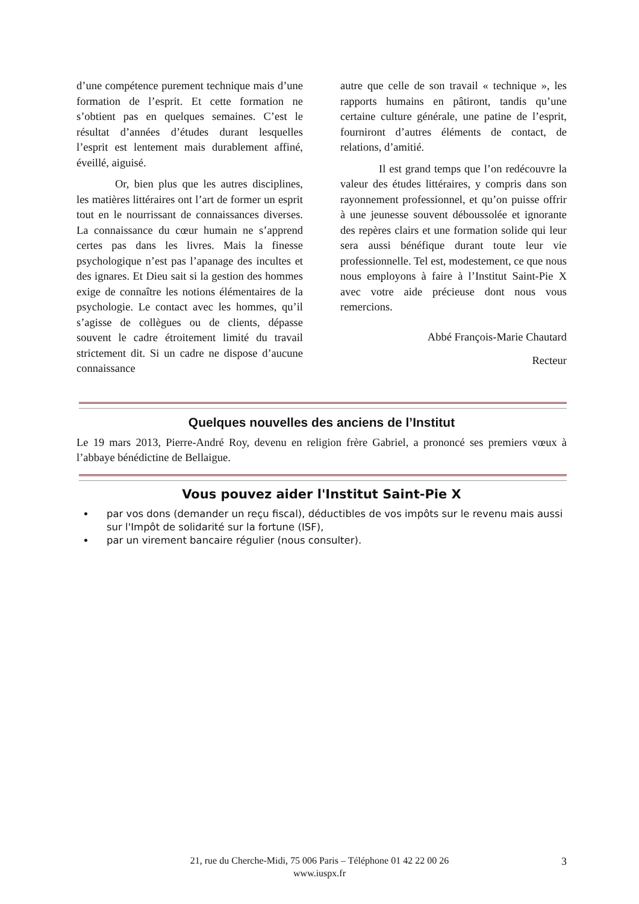d’une compétence purement technique mais d’une formation de l’esprit. Et cette formation ne s’obtient pas en quelques semaines. C’est le résultat d’années d’études durant lesquelles l’esprit est lentement mais durablement affiné, éveillé, aiguisé.
Or, bien plus que les autres disciplines, les matières littéraires ont l’art de former un esprit tout en le nourrissant de connaissances diverses. La connaissance du cœur humain ne s’apprend certes pas dans les livres. Mais la finesse psychologique n’est pas l’apanage des incultes et des ignares. Et Dieu sait si la gestion des hommes exige de connaître les notions élémentaires de la psychologie. Le contact avec les hommes, qu’il s’agisse de collègues ou de clients, dépasse souvent le cadre étroitement limité du travail strictement dit. Si un cadre ne dispose d’aucune connaissance
autre que celle de son travail « technique », les rapports humains en pâtiront, tandis qu’une certaine culture générale, une patine de l’esprit, fourniront d’autres éléments de contact, de relations, d’amitié.
Il est grand temps que l’on redécouvre la valeur des études littéraires, y compris dans son rayonnement professionnel, et qu’on puisse offrir à une jeunesse souvent déboussolée et ignorante des repères clairs et une formation solide qui leur sera aussi bénéfique durant toute leur vie professionnelle. Tel est, modestement, ce que nous nous employons à faire à l’Institut Saint-Pie X avec votre aide précieuse dont nous vous remercions.
Abbé François-Marie Chautard
Recteur
Quelques nouvelles des anciens de l’Institut
Le 19 mars 2013, Pierre-André Roy, devenu en religion frère Gabriel, a prononcé ses premiers vœux à l’abbaye bénédictine de Bellaigue.
Vous pouvez aider l'Institut Saint-Pie X
par vos dons (demander un reçu fiscal), déductibles de vos impôts sur le revenu mais aussi sur l'Impôt de solidarité sur la fortune (ISF),
par un virement bancaire régulier (nous consulter).
21, rue du Cherche-Midi, 75 006 Paris – Téléphone 01 42 22 00 26
www.iuspx.fr
3